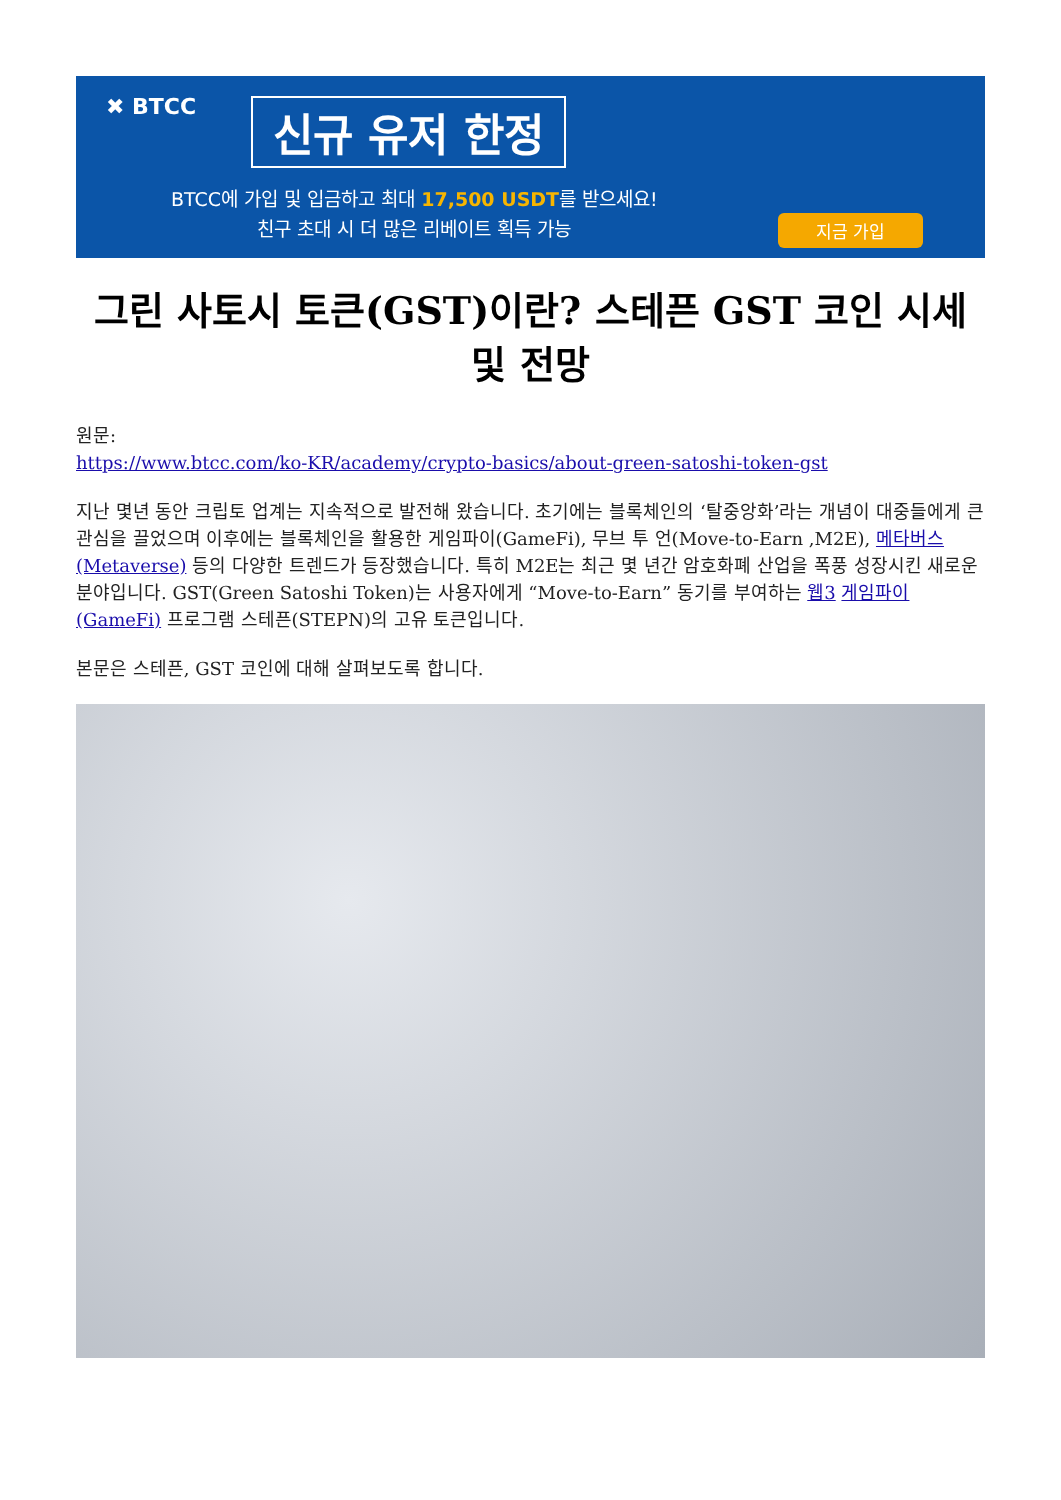✖ BTCC 신규 유저 한정
BTCC에 가입 및 입금하고 최대 17,500 USDT를 받으세요!
친구 초대 시 더 많은 리베이트 획득 가능
지금 가입
그린 사토시 토큰(GST)이란? 스테픈 GST 코인 시세 및 전망
원문:
https://www.btcc.com/ko-KR/academy/crypto-basics/about-green-satoshi-token-gst
지난 몇년 동안 크립토 업계는 지속적으로 발전해 왔습니다. 초기에는 블록체인의 ‘탈중앙화’라는 개념이 대중들에게 큰 관심을 끌었으며 이후에는 블록체인을 활용한 게임파이(GameFi), 무브 투 언(Move-to-Earn ,M2E), 메타버스(Metaverse) 등의 다양한 트렌드가 등장했습니다. 특히 M2E는 최근 몇 년간 암호화폐 산업을 폭풍 성장시킨 새로운 분야입니다. GST(Green Satoshi Token)는 사용자에게 “Move-to-Earn” 동기를 부여하는 웹3 게임파이(GameFi) 프로그램 스테픈(STEPN)의 고유 토큰입니다.
본문은 스테픈, GST 코인에 대해 살펴보도록 합니다.